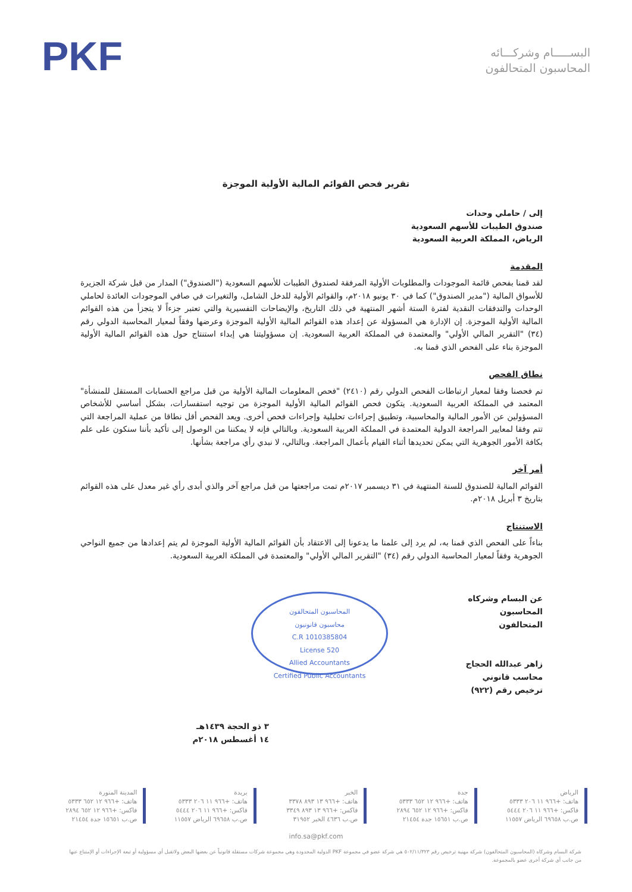البســـــام وشركـــائه
المحاسبون المتحالفون
PKF
تقرير فحص القوائم المالية الأولية الموجزة
إلى / حاملي وحدات
صندوق الطيبات للأسهم السعودية
الرياض، المملكة العربية السعودية
المقدمة
لقد قمنا بفحص قائمة الموجودات والمطلوبات الأولية المرفقة لصندوق الطيبات للأسهم السعودية ("الصندوق") المدار من قبل شركة الجزيرة للأسواق المالية ("مدير الصندوق") كما في ٣٠ يونيو ٢٠١٨م، والقوائم الأولية للدخل الشامل، والتغيرات في صافي الموجودات العائدة لحاملي الوحدات والتدفقات النقدية لفترة الستة أشهر المنتهية في ذلك التاريخ، والإيضاحات التفسيرية والتي تعتبر جزءاً لا يتجزأ من هذه القوائم المالية الأولية الموجزة. إن الإدارة هي المسؤولة عن إعداد هذه القوائم المالية الأولية الموجزة وعرضها وفقاً لمعيار المحاسبة الدولي رقم (٣٤) "التقرير المالي الأولي" والمعتمدة في المملكة العربية السعودية. إن مسؤوليتنا هي إبداء استنتاج حول هذه القوائم المالية الأولية الموجزة بناء على الفحص الذي قمنا به.
نطاق الفحص
تم فحصنا وفقا لمعيار ارتباطات الفحص الدولي رقم (٢٤١٠) "فحص المعلومات المالية الأولية من قبل مراجع الحسابات المستقل للمنشأة" المعتمد في المملكة العربية السعودية. يتكون فحص القوائم المالية الأولية الموجزة من توجيه استفسارات، بشكل أساسي للأشخاص المسؤولين عن الأمور المالية والمحاسبية، وتطبيق إجراءات تحليلية وإجراءات فحص أخرى. ويعد الفحص أقل نطاقا من عملية المراجعة التي تتم وفقا لمعايير المراجعة الدولية المعتمدة في المملكة العربية السعودية. وبالتالي فإنه لا يمكننا من الوصول إلى تأكيد بأننا سنكون على علم بكافة الأمور الجوهرية التي يمكن تحديدها أثناء القيام بأعمال المراجعة. وبالتالي، لا نبدي رأي مراجعة بشأنها.
أمر آخر
القوائم المالية للصندوق للسنة المنتهية في ٣١ ديسمبر ٢٠١٧م تمت مراجعتها من قبل مراجع آخر والذي أبدى رأي غير معدل على هذه القوائم بتاريخ ٣ أبريل ٢٠١٨م.
الاستنتاج
بناءاً على الفحص الذي قمنا به، لم يرد إلى علمنا ما يدعونا إلى الاعتقاد بأن القوائم المالية الأولية الموجزة لم يتم إعدادها من جميع النواحي الجوهرية وفقاً لمعيار المحاسبة الدولي رقم (٣٤) "التقرير المالي الأولي" والمعتمدة في المملكة العربية السعودية.
عن البسام وشركاه
المحاسبون المتحالفون
زاهر عبدالله الحجاج
محاسب قانوني
ترخيص رقم (٩٢٢)
المحاسبون المتحالفون
محاسبون قانونيون
C.R 1010385804
License 520
Allied Accountants
Certified Public Accountants
٣ ذو الحجة ١٤٣٩هـ
١٤ أغسطس ٢٠١٨م
الرياض
هاتف: ‎+٩٦٦ ١١ ٢٠٦ ٥٣٣٣
فاكس: ‎+٩٦٦ ١١ ٢٠٦ ٥٤٤٤
ص.ب ٦٩٦٥٨ الرياض ١١٥٥٧
جدة
هاتف: ‎+٩٦٦ ١٢ ٦٥٢ ٥٣٣٣
فاكس: ‎+٩٦٦ ١٢ ٦٥٢ ٢٨٩٤
ص.ب ١٥٦٥١ جدة ٢١٤٥٤
الخبر
هاتف: ‎+٩٦٦ ١٣ ٨٩٣ ٣٣٧٨
فاكس: ‎+٩٦٦ ١٣ ٨٩٣ ٣٣٤٩
ص.ب ٤٦٣٦ الخبر ٣١٩٥٢
بريدة
هاتف: ‎+٩٦٦ ١١ ٢٠٦ ٥٣٣٣
فاكس: ‎+٩٦٦ ١١ ٢٠٦ ٥٤٤٤
ص.ب ٦٩٦٥٨ الرياض ١١٥٥٧
المدينة المنورة
هاتف: ‎+٩٦٦ ١٢ ٦٥٢ ٥٣٣٣
فاكس: ‎+٩٦٦ ١٢ ٦٥٢ ٢٨٩٤
ص.ب ١٥٦٥١ جدة ٢١٤٥٤
info.sa@pkf.com
شركة البسام وشركاه (المحاسبون المتحالفون) شركة مهنية ترخيص رقم ٥٠٢/١١/٣٢٣ هي شركة عضو في مجموعة PKF الدولية المحدودة وهي مجموعة شركات مستقلة قانونياً عن بعضها البعض ولاتقبل أي مسؤولية أو تبعة الإجراءات أو الإمتناع عنها من جانب أي شركة أخرى عضو بالمجموعة.